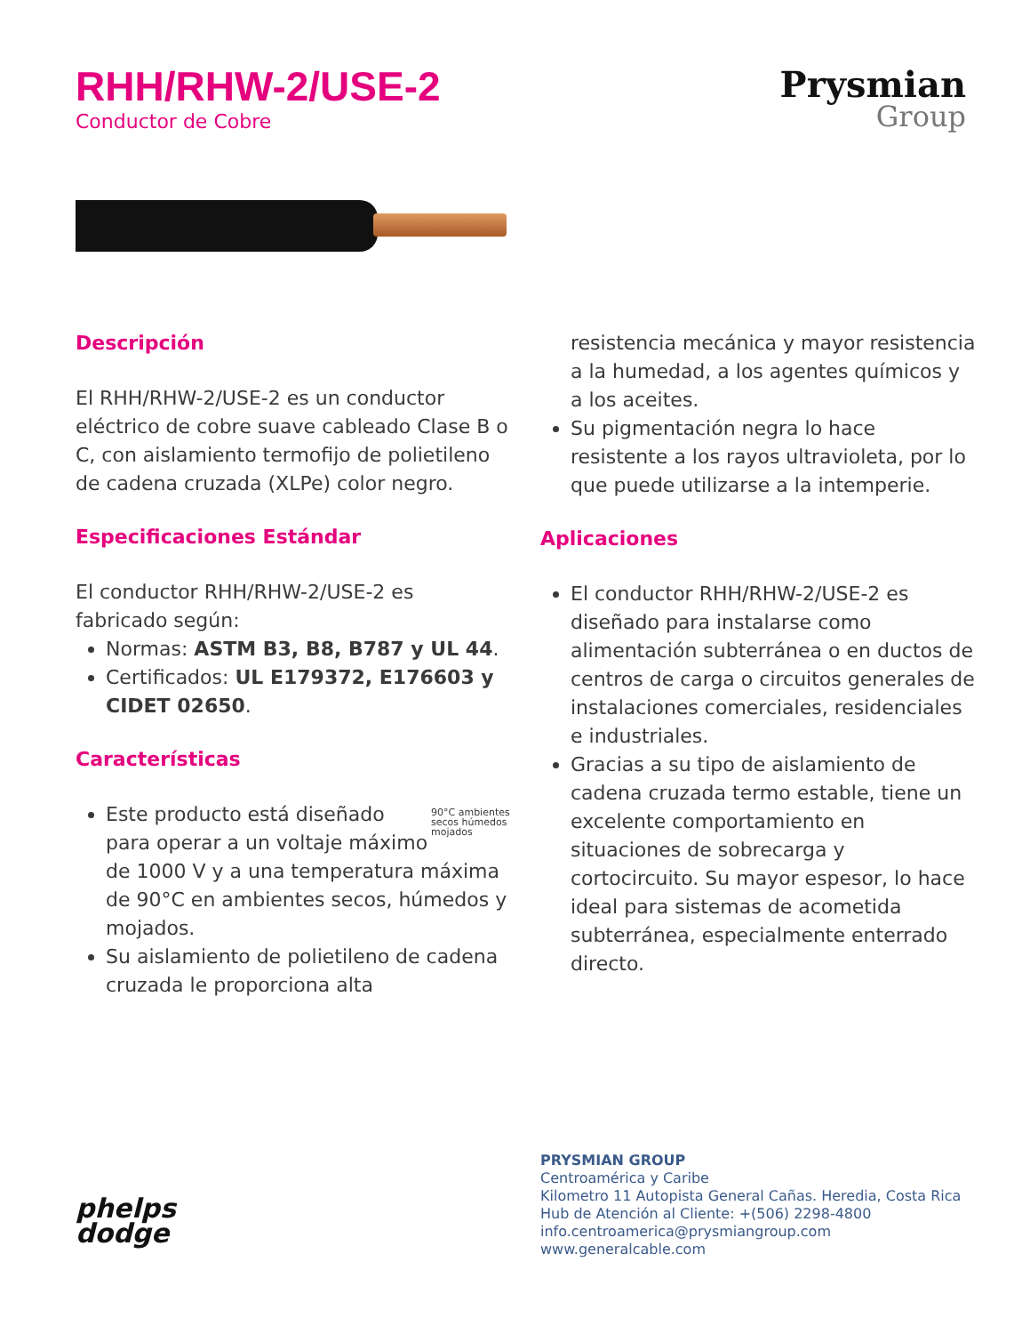RHH/RHW-2/USE-2
Conductor de Cobre
Prysmian
Group
Descripción
El RHH/RHW-2/USE-2 es un conductor eléctrico de cobre suave cableado Clase B o C, con aislamiento termofijo de polietileno de cadena cruzada (XLPe) color negro.
Especificaciones Estándar
El conductor RHH/RHW-2/USE-2 es fabricado según:
Normas: ASTM B3, B8, B787 y UL 44.
Certificados: UL E179372, E176603 y CIDET 02650.
Características
90°C ambientes secos húmedos mojados
Este producto está diseñado para operar a un voltaje máximo de 1000 V y a una temperatura máxima de 90°C en ambientes secos, húmedos y mojados.
Su aislamiento de polietileno de cadena cruzada le proporciona alta
resistencia mecánica y mayor resistencia a la humedad, a los agentes químicos y a los aceites.
Su pigmentación negra lo hace resistente a los rayos ultravioleta, por lo que puede utilizarse a la intemperie.
Aplicaciones
El conductor RHH/RHW-2/USE-2 es diseñado para instalarse como alimentación subterránea o en ductos de centros de carga o circuitos generales de instalaciones comerciales, residenciales e industriales.
Gracias a su tipo de aislamiento de cadena cruzada termo estable, tiene un excelente comportamiento en situaciones de sobrecarga y cortocircuito. Su mayor espesor, lo hace ideal para sistemas de acometida subterránea, especialmente enterrado directo.
phelps
dodge
PRYSMIAN GROUP
Centroamérica y Caribe
Kilometro 11 Autopista General Cañas. Heredia, Costa Rica
Hub de Atención al Cliente: +(506) 2298-4800
info.centroamerica@prysmiangroup.com
www.generalcable.com